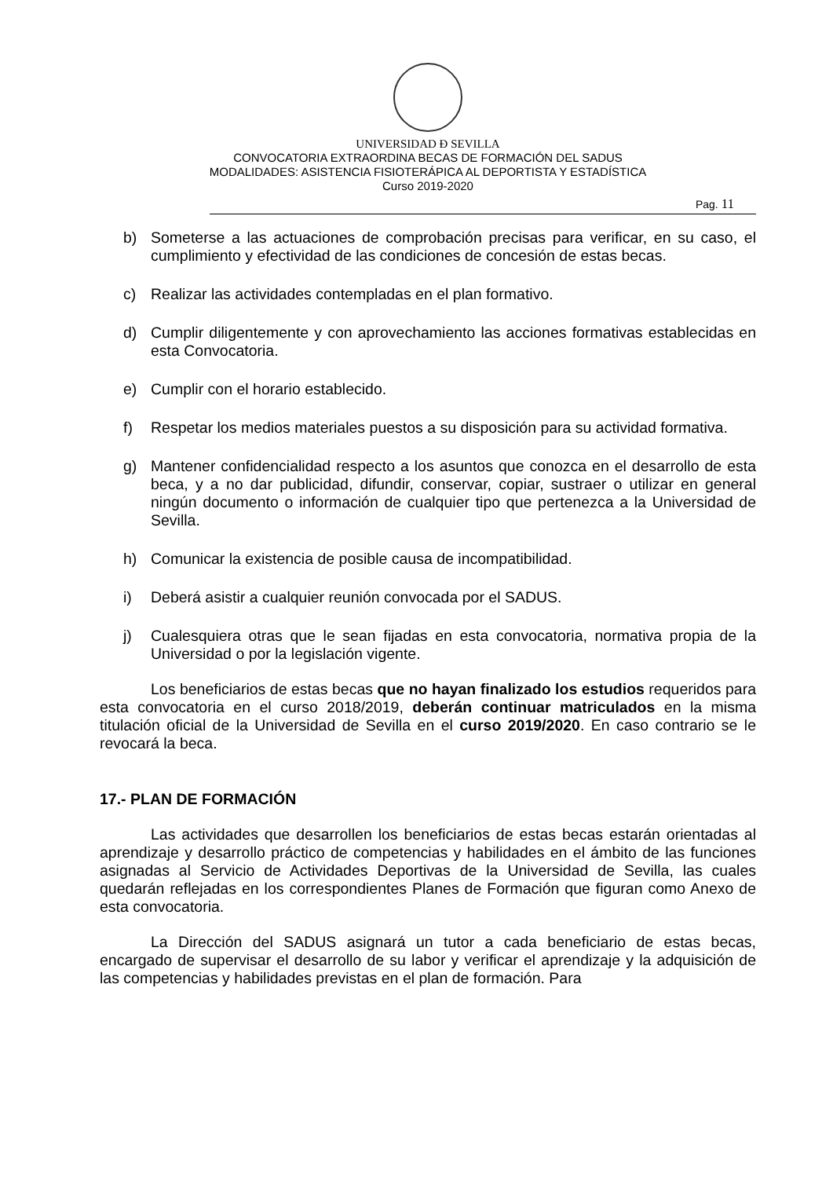UNIVERSIDAD Đ SEVILLA
CONVOCATORIA EXTRAORDINA BECAS DE FORMACIÓN DEL SADUS
MODALIDADES: ASISTENCIA FISIOTERÁPICA AL DEPORTISTA Y ESTADÍSTICA
Curso 2019-2020
Pag. 11
b) Someterse a las actuaciones de comprobación precisas para verificar, en su caso, el cumplimiento y efectividad de las condiciones de concesión de estas becas.
c) Realizar las actividades contempladas en el plan formativo.
d) Cumplir diligentemente y con aprovechamiento las acciones formativas establecidas en esta Convocatoria.
e) Cumplir con el horario establecido.
f) Respetar los medios materiales puestos a su disposición para su actividad formativa.
g) Mantener confidencialidad respecto a los asuntos que conozca en el desarrollo de esta beca, y a no dar publicidad, difundir, conservar, copiar, sustraer o utilizar en general ningún documento o información de cualquier tipo que pertenezca a la Universidad de Sevilla.
h) Comunicar la existencia de posible causa de incompatibilidad.
i) Deberá asistir a cualquier reunión convocada por el SADUS.
j) Cualesquiera otras que le sean fijadas en esta convocatoria, normativa propia de la Universidad o por la legislación vigente.
Los beneficiarios de estas becas que no hayan finalizado los estudios requeridos para esta convocatoria en el curso 2018/2019, deberán continuar matriculados en la misma titulación oficial de la Universidad de Sevilla en el curso 2019/2020. En caso contrario se le revocará la beca.
17.- PLAN DE FORMACIÓN
Las actividades que desarrollen los beneficiarios de estas becas estarán orientadas al aprendizaje y desarrollo práctico de competencias y habilidades en el ámbito de las funciones asignadas al Servicio de Actividades Deportivas de la Universidad de Sevilla, las cuales quedarán reflejadas en los correspondientes Planes de Formación que figuran como Anexo de esta convocatoria.
La Dirección del SADUS asignará un tutor a cada beneficiario de estas becas, encargado de supervisar el desarrollo de su labor y verificar el aprendizaje y la adquisición de las competencias y habilidades previstas en el plan de formación. Para